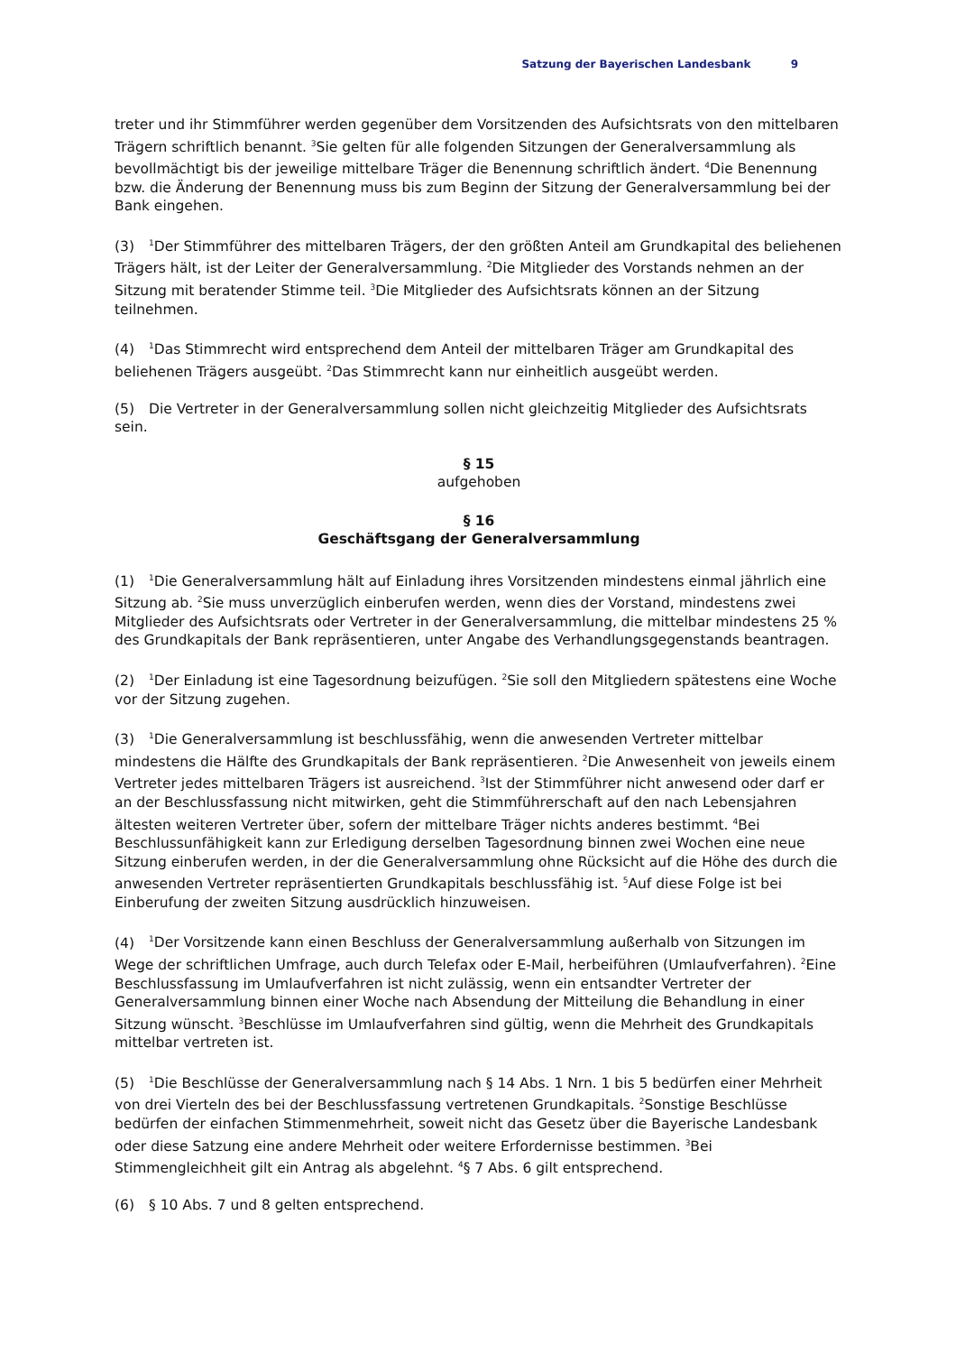Satzung der Bayerischen Landesbank 9
treter und ihr Stimmführer werden gegenüber dem Vorsitzenden des Aufsichtsrats von den mittelbaren Trägern schriftlich benannt. <sup>3</sup>Sie gelten für alle folgenden Sitzungen der Generalversammlung als bevollmächtigt bis der jeweilige mittelbare Träger die Benennung schriftlich ändert. <sup>4</sup>Die Benennung bzw. die Änderung der Benennung muss bis zum Beginn der Sitzung der Generalversammlung bei der Bank eingehen.
(3)<sup>1</sup>Der Stimmführer des mittelbaren Trägers, der den größten Anteil am Grundkapital des beliehenen Trägers hält, ist der Leiter der Generalversammlung. <sup>2</sup>Die Mitglieder des Vorstands nehmen an der Sitzung mit beratender Stimme teil. <sup>3</sup>Die Mitglieder des Aufsichtsrats können an der Sitzung teilnehmen.
(4)<sup>1</sup>Das Stimmrecht wird entsprechend dem Anteil der mittelbaren Träger am Grundkapital des beliehenen Trägers ausgeübt. <sup>2</sup>Das Stimmrecht kann nur einheitlich ausgeübt werden.
(5) Die Vertreter in der Generalversammlung sollen nicht gleichzeitig Mitglieder des Aufsichtsrats sein.
§ 15
aufgehoben
§ 16
Geschäftsgang der Generalversammlung
(1)<sup>1</sup>Die Generalversammlung hält auf Einladung ihres Vorsitzenden mindestens einmal jährlich eine Sitzung ab. <sup>2</sup>Sie muss unverzüglich einberufen werden, wenn dies der Vorstand, mindestens zwei Mitglieder des Aufsichtsrats oder Vertreter in der Generalversammlung, die mittelbar mindestens 25 % des Grundkapitals der Bank repräsentieren, unter Angabe des Verhandlungsgegenstands beantragen.
(2)<sup>1</sup>Der Einladung ist eine Tagesordnung beizufügen. <sup>2</sup>Sie soll den Mitgliedern spätestens eine Woche vor der Sitzung zugehen.
(3)<sup>1</sup>Die Generalversammlung ist beschlussfähig, wenn die anwesenden Vertreter mittelbar mindestens die Hälfte des Grundkapitals der Bank repräsentieren. <sup>2</sup>Die Anwesenheit von jeweils einem Vertreter jedes mittelbaren Trägers ist ausreichend. <sup>3</sup>Ist der Stimmführer nicht anwesend oder darf er an der Beschlussfassung nicht mitwirken, geht die Stimmführerschaft auf den nach Lebensjahren ältesten weiteren Vertreter über, sofern der mittelbare Träger nichts anderes bestimmt. <sup>4</sup>Bei Beschlussunfähigkeit kann zur Erledigung derselben Tagesordnung binnen zwei Wochen eine neue Sitzung einberufen werden, in der die Generalversammlung ohne Rücksicht auf die Höhe des durch die anwesenden Vertreter repräsentierten Grundkapitals beschlussfähig ist. <sup>5</sup>Auf diese Folge ist bei Einberufung der zweiten Sitzung ausdrücklich hinzuweisen.
(4)<sup>1</sup>Der Vorsitzende kann einen Beschluss der Generalversammlung außerhalb von Sitzungen im Wege der schriftlichen Umfrage, auch durch Telefax oder E-Mail, herbeiführen (Umlaufverfahren). <sup>2</sup>Eine Beschlussfassung im Umlaufverfahren ist nicht zulässig, wenn ein entsandter Vertreter der Generalversammlung binnen einer Woche nach Absendung der Mitteilung die Behandlung in einer Sitzung wünscht. <sup>3</sup>Beschlüsse im Umlaufverfahren sind gültig, wenn die Mehrheit des Grundkapitals mittelbar vertreten ist.
(5)<sup>1</sup>Die Beschlüsse der Generalversammlung nach § 14 Abs. 1 Nrn. 1 bis 5 bedürfen einer Mehrheit von drei Vierteln des bei der Beschlussfassung vertretenen Grundkapitals. <sup>2</sup>Sonstige Beschlüsse bedürfen der einfachen Stimmenmehrheit, soweit nicht das Gesetz über die Bayerische Landesbank oder diese Satzung eine andere Mehrheit oder weitere Erfordernisse bestimmen. <sup>3</sup>Bei Stimmengleichheit gilt ein Antrag als abgelehnt. <sup>4</sup>§ 7 Abs. 6 gilt entsprechend.
(6) § 10 Abs. 7 und 8 gelten entsprechend.